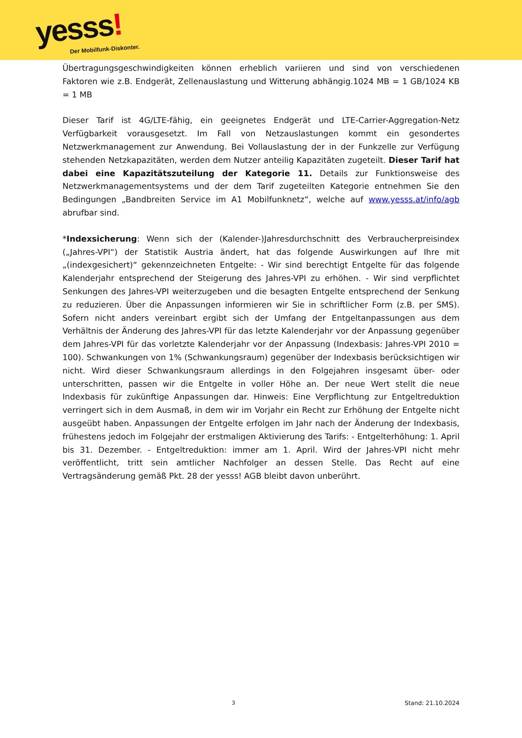yesss!
Der Mobilfunk-Diskonter.
Übertragungsgeschwindigkeiten können erheblich variieren und sind von verschiedenen Faktoren wie z.B. Endgerät, Zellenauslastung und Witterung abhängig.1024 MB = 1 GB/1024 KB = 1 MB
Dieser Tarif ist 4G/LTE-fähig, ein geeignetes Endgerät und LTE-Carrier-Aggregation-Netz Verfügbarkeit vorausgesetzt. Im Fall von Netzauslastungen kommt ein gesondertes Netzwerkmanagement zur Anwendung. Bei Vollauslastung der in der Funkzelle zur Verfügung stehenden Netzkapazitäten, werden dem Nutzer anteilig Kapazitäten zugeteilt. Dieser Tarif hat dabei eine Kapazitätszuteilung der Kategorie 11. Details zur Funktionsweise des Netzwerkmanagementsystems und der dem Tarif zugeteilten Kategorie entnehmen Sie den Bedingungen „Bandbreiten Service im A1 Mobilfunknetz“, welche auf www.yesss.at/info/agb abrufbar sind.
*Indexsicherung: Wenn sich der (Kalender-)Jahresdurchschnitt des Verbraucherpreisindex („Jahres-VPI“) der Statistik Austria ändert, hat das folgende Auswirkungen auf Ihre mit „(indexgesichert)“ gekennzeichneten Entgelte: - Wir sind berechtigt Entgelte für das folgende Kalenderjahr entsprechend der Steigerung des Jahres-VPI zu erhöhen. - Wir sind verpflichtet Senkungen des Jahres-VPI weiterzugeben und die besagten Entgelte entsprechend der Senkung zu reduzieren. Über die Anpassungen informieren wir Sie in schriftlicher Form (z.B. per SMS). Sofern nicht anders vereinbart ergibt sich der Umfang der Entgeltanpassungen aus dem Verhältnis der Änderung des Jahres-VPI für das letzte Kalenderjahr vor der Anpassung gegenüber dem Jahres-VPI für das vorletzte Kalenderjahr vor der Anpassung (Indexbasis: Jahres-VPI 2010 = 100). Schwankungen von 1% (Schwankungsraum) gegenüber der Indexbasis berücksichtigen wir nicht. Wird dieser Schwankungsraum allerdings in den Folgejahren insgesamt über- oder unterschritten, passen wir die Entgelte in voller Höhe an. Der neue Wert stellt die neue Indexbasis für zukünftige Anpassungen dar. Hinweis: Eine Verpflichtung zur Entgeltreduktion verringert sich in dem Ausmaß, in dem wir im Vorjahr ein Recht zur Erhöhung der Entgelte nicht ausgeübt haben. Anpassungen der Entgelte erfolgen im Jahr nach der Änderung der Indexbasis, frühestens jedoch im Folgejahr der erstmaligen Aktivierung des Tarifs: - Entgelterhöhung: 1. April bis 31. Dezember. - Entgeltreduktion: immer am 1. April. Wird der Jahres-VPI nicht mehr veröffentlicht, tritt sein amtlicher Nachfolger an dessen Stelle. Das Recht auf eine Vertragsänderung gemäß Pkt. 28 der yesss! AGB bleibt davon unberührt.
3 Stand: 21.10.2024